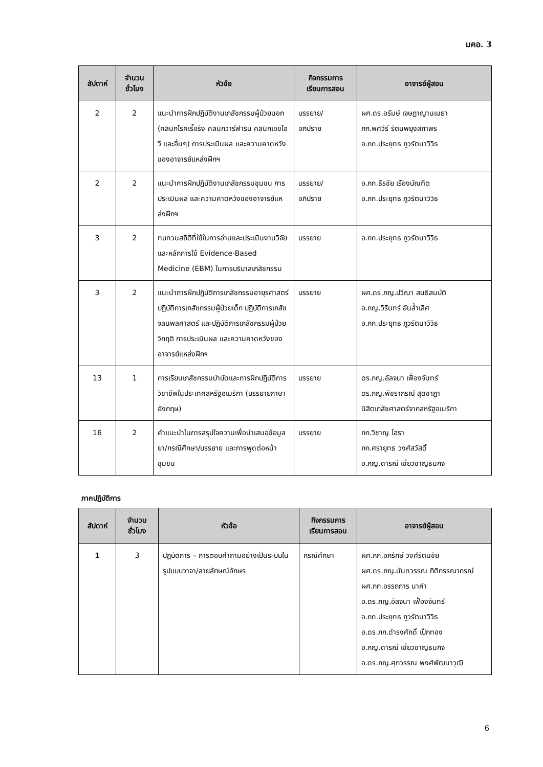มคอ. 3
| สัปดาห์ | จำนวน ชั่วโมง | หัวข้อ | กิจกรรมการ เรียนการสอน | อาจารย์ผู้สอน |
| --- | --- | --- | --- | --- |
| 2 | 2 | แนะนำการฝึกปฏิบัติงานเภสัชกรรมผู้ป่วยนอก (คลินิกโรคเรื้อรัง คลินิกวาร์ฟาริน คลินิกเอชไอวี และอื่นๆ) การประเมินผล และความคาดหวังของอาจารย์แหล่งฝึกฯ | บรรยาย/ อภิปราย | ผศ.ดร.อรัมษ์ เจษฎาญานเมธา ภก.พศวีร์ รัตนพยุงสถาพร อ.ภก.ประยุทธ ภูวรัตนาวิวิธ |
| 2 | 2 | แนะนำการฝึกปฏิบัติงานเภสัชกรรมชุมชน การประเมินผล และความคาดหวังของอาจารย์แหล่งฝึกฯ | บรรยาย/ อภิปราย | อ.ภก.ธีรชัย เรืองบัณฑิต อ.ภก.ประยุทธ ภูวรัตนาวิวิธ |
| 3 | 2 | ทบทวนสถิติที่ใช้ในการอ่านและประเมินงานวิจัยและหลักการใช้ Evidence-Based Medicine (EBM) ในการบริบาลเภสัชกรรม | บรรยาย | อ.ภก.ประยุทธ ภูวรัตนาวิวิธ |
| 3 | 2 | แนะนำการฝึกปฏิบัติการเภสัชกรรมอายุรศาสตร์ ปฏิบัติการเภสัชกรรมผู้ป่วยเด็ก ปฏิบัติการเภสัชจลนพลศาสตร์ และปฏิบัติการเภสัชกรรมผู้ป่วยวิกฤติ การประเมินผล และความคาดหวังของอาจารย์แหล่งฝึกฯ | บรรยาย | ผศ.ดร.ภญ.ปวีณา สนธิสมบัติ อ.ภญ.วิรินทร์ อันล้ำเลิศ อ.ภก.ประยุทธ ภูวรัตนาวิวิธ |
| 13 | 1 | การเรียนเภสัชกรรมบำบัดและการฝึกปฏิบัติการวิชาชีพในประเทศสหรัฐอเมริกา (บรรยายภาษาอังกฤษ) | บรรยาย | ดร.ภญ.อัลจนา เฟื่องจันทร์ ดร.ภญ.พัชราภรณ์ สุดชาฎา นิสิตเภสัชศาสตร์จากสหรัฐอเมริกา |
| 16 | 2 | คำแนะนำในการสรุปใจความเพื่อนำเสนอข้อมูลยา/กรณีศึกษา/บรรยาย และการพูดต่อหน้าชุมชน | บรรยาย | ภก.วิชาญ โฮรา ภก.ศรายุทธ วงศ์สวัสดิ์ อ.ภญ.ดารณี เชี่ยวชาญธนกิจ |
ภาคปฏิบัติการ
| สัปดาห์ | จำนวน ชั่วโมง | หัวข้อ | กิจกรรมการ เรียนการสอน | อาจารย์ผู้สอน |
| --- | --- | --- | --- | --- |
| 1 | 3 | ปฏิบัติการ – การตอบคำถามอย่างเป็นระบบในรูปแบบวาจา/ลายลักษณ์อักษร | กรณีศึกษา | ผศ.ภก.อภิรักษ์ วงศ์รัตนชัย ผศ.ดร.ภญ.นันทวรรณ กิติกรรณากรณ์ ผศ.ภก.อรรถการ นาคำ อ.ดร.ภญ.อัลจนา เฟื่องจันทร์ อ.ภก.ประยุทธ ภูวรัตนาวิวิธ อ.ดร.ภก.ดำรงศักดิ์ เป๊กทอง อ.ภญ.ดารณี เชี่ยวชาญธนกิจ อ.ดร.ภญ.ศุภวรรณ พงศ์พัฒนาวุฒิ |
6